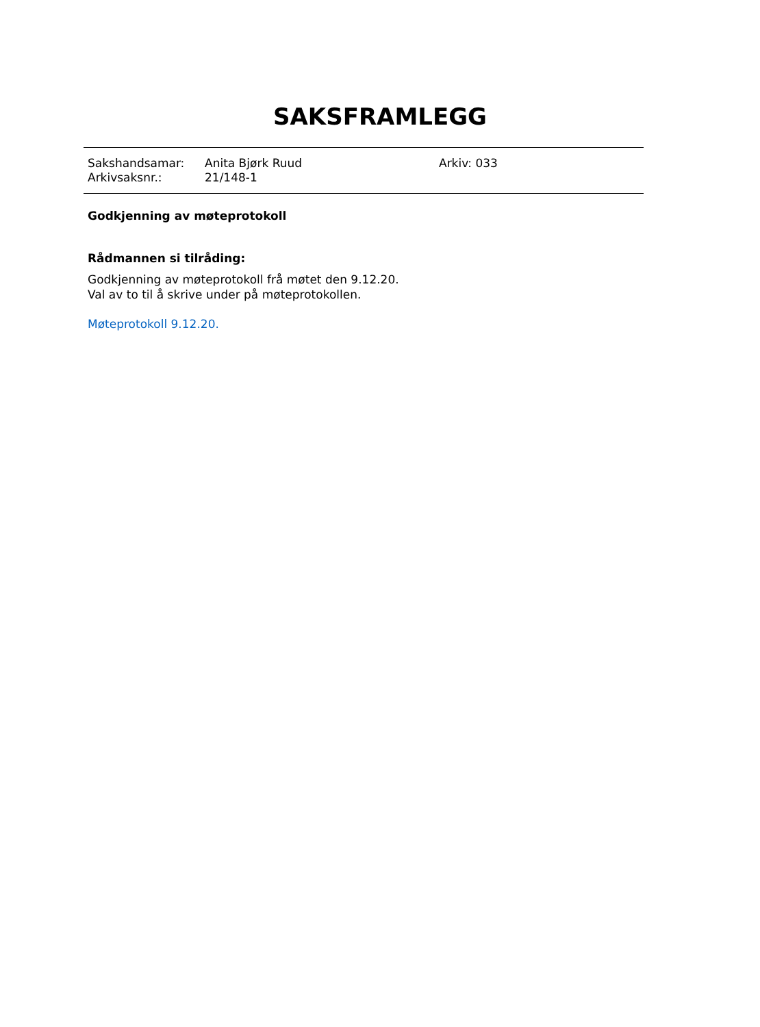SAKSFRAMLEGG
| Sakshandsamar: | Anita Bjørk Ruud | Arkiv: 033 |
| Arkivsaksnr.: | 21/148-1 | |
Godkjenning av møteprotokoll
Rådmannen si tilråding:
Godkjenning av møteprotokoll frå møtet den 9.12.20.
Val av to til å skrive under på møteprotokollen.
Møteprotokoll 9.12.20.